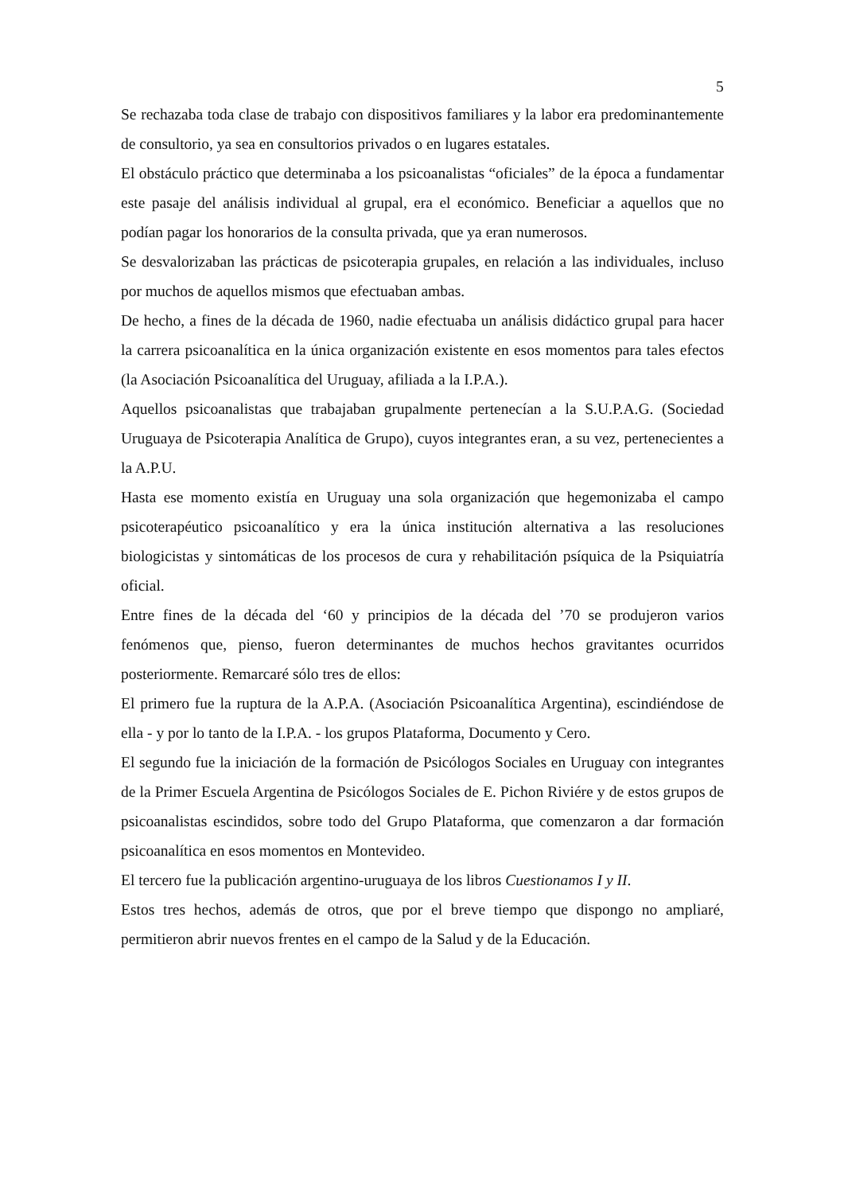5
Se rechazaba toda clase de trabajo con dispositivos familiares y la labor era predominantemente de consultorio, ya sea en consultorios privados o en lugares estatales.
El obstáculo práctico que determinaba a los psicoanalistas “oficiales” de la época a fundamentar este pasaje del análisis individual al grupal, era el económico. Beneficiar a aquellos que no podían pagar los honorarios de la consulta privada, que ya eran numerosos.
Se desvalorizaban las prácticas de psicoterapia grupales, en relación a las individuales, incluso por muchos de aquellos mismos que efectuaban ambas.
De hecho, a fines de la década de 1960, nadie efectuaba un análisis didáctico grupal para hacer la carrera psicoanalítica en la única organización existente en esos momentos para tales efectos (la Asociación Psicoanalítica del Uruguay, afiliada a la I.P.A.).
Aquellos psicoanalistas que trabajaban grupalmente pertenecían a la S.U.P.A.G. (Sociedad Uruguaya de Psicoterapia Analítica de Grupo), cuyos integrantes eran, a su vez, pertenecientes a la A.P.U.
Hasta ese momento existía en Uruguay una sola organización que hegemonizaba el campo psicoterapéutico psicoanalítico y era la única institución alternativa a las resoluciones biologicistas y sintomáticas de los procesos de cura y rehabilitación psíquica de la Psiquiatría oficial.
Entre fines de la década del ‘60 y principios de la década del ’70 se produjeron varios fenómenos que, pienso, fueron determinantes de muchos hechos gravitantes ocurridos posteriormente. Remarcaré sólo tres de ellos:
El primero fue la ruptura de la A.P.A. (Asociación Psicoanalítica Argentina), escindiéndose de ella - y por lo tanto de la I.P.A. - los grupos Plataforma, Documento y Cero.
El segundo fue la iniciación de la formación de Psicólogos Sociales en Uruguay con integrantes de la Primer Escuela Argentina de Psicólogos Sociales de E. Pichon Riviére y de estos grupos de psicoanalistas escindidos, sobre todo del Grupo Plataforma, que comenzaron a dar formación psicoanalítica en esos momentos en Montevideo.
El tercero fue la publicación argentino-uruguaya de los libros Cuestionamos I y II.
Estos tres hechos, además de otros, que por el breve tiempo que dispongo no ampliaré, permitieron abrir nuevos frentes en el campo de la Salud y de la Educación.